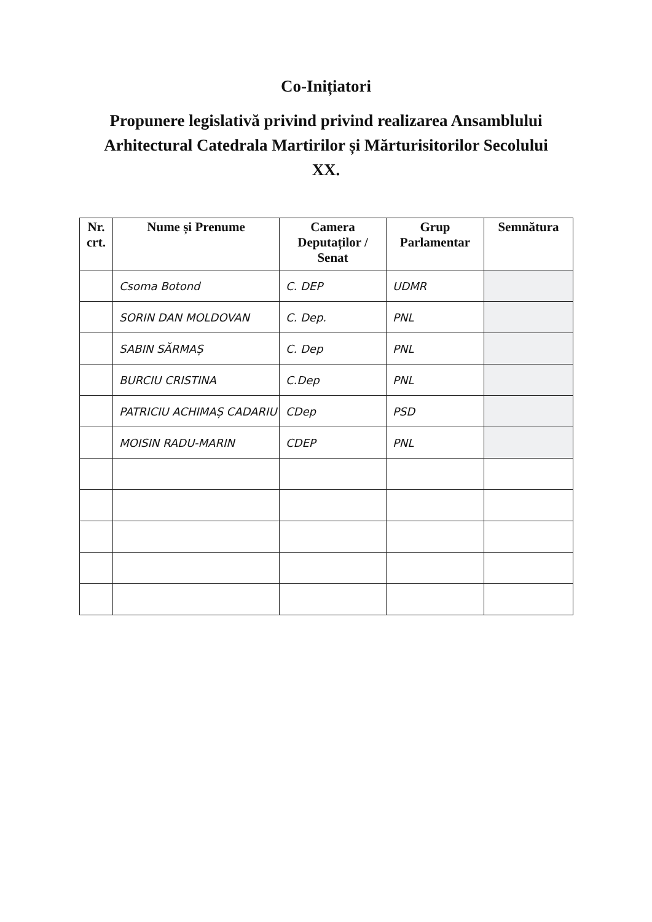Co-Inițiatori
Propunere legislativă privind privind realizarea Ansamblului Arhitectural Catedrala Martirilor și Mărturisitorilor Secolului XX.
| Nr. crt. | Nume și Prenume | Camera Deputaților / Senat | Grup Parlamentar | Semnătura |
| --- | --- | --- | --- | --- |
| | Csoma Botond | C. DEP | UDMR | |
| | SORIN DAN MOLDOVAN | C. Dep. | PNL | |
| | SABIN SĂRMAȘ | C. Dep | PNL | |
| | BURCIU CRISTINA | C.Dep | PNL | |
| | PATRICIU ACHIMAȘ CADARIU | CDep | PSD | |
| | MOISIN RADU-MARIN | CDEP | PNL | |